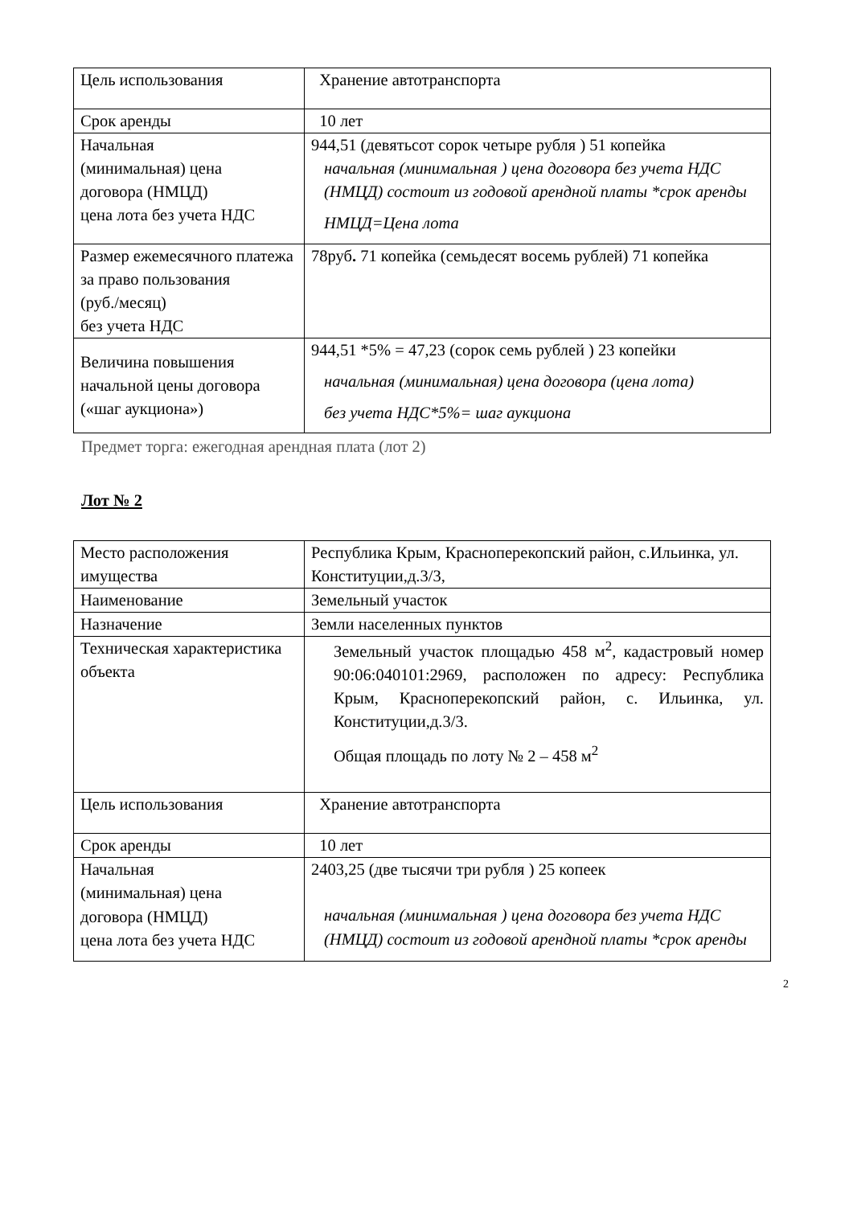| Цель использования | Хранение автотранспорта |
| Срок аренды | 10 лет |
| Начальная (минимальная) цена договора (НМЦД) цена лота без учета НДС | 944,51 (девятьсот сорок четыре рубля ) 51 копейка начальная (минимальная ) цена договора без учета НДС (НМЦД) состоит из годовой арендной платы *срок аренды НМЦД=Цена лота |
| Размер ежемесячного платежа за право пользования (руб./месяц) без учета НДС | 78руб . 71 копейка (семьдесят восемь рублей) 71 копейка |
| Величина повышения начальной цены договора («шаг аукциона») | 944,51 *5% = 47,23 (сорок семь рублей ) 23 копейки начальная (минимальная) цена договора (цена лота) без учета НДС*5%= шаг аукциона |
Предмет торга: ежегодная арендная плата (лот 2)
Лот № 2
| Место расположения имущества | Республика Крым, Красноперекопский район, с.Ильинка, ул. Конституции,д.3/3, |
| Наименование | Земельный участок |
| Назначение | Земли населенных пунктов |
| Техническая характеристика объекта | Земельный участок площадью 458 м<sup>2</sup>, кадастровый номер 90:06:040101:2969, расположен по адресу: Республика Крым, Красноперекопский район, с. Ильинка, ул. Конституции,д.3/3. Общая площадь по лоту № 2 – 458 м<sup>2</sup> |
| Цель использования | Хранение автотранспорта |
| Срок аренды | 10 лет |
| Начальная (минимальная) цена договора (НМЦД) цена лота без учета НДС | 2403,25 (две тысячи три рубля ) 25 копеек начальная (минимальная ) цена договора без учета НДС (НМЦД) состоит из годовой арендной платы *срок аренды |
2